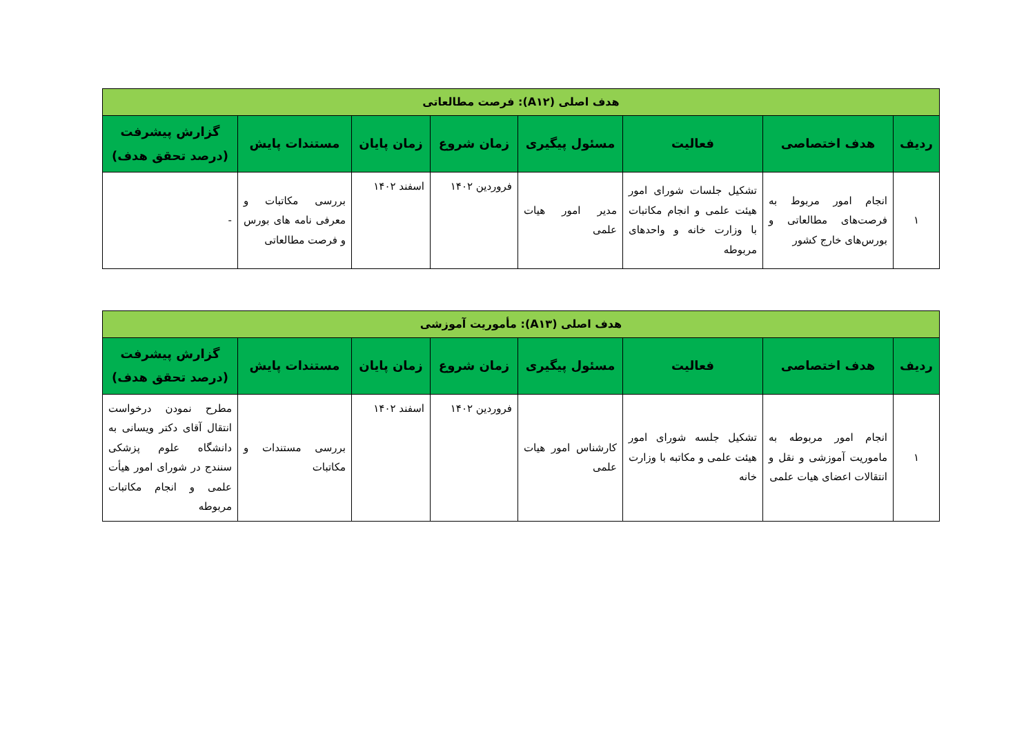| هدف اصلی (A۱۲): فرصت مطالعاتی | | | | | | | |
| ردیف | هدف اختصاصی | فعالیت | مسئول پیگیری | زمان شروع | زمان پایان | مستندات پایش | گزارش پیشرفت (درصد تحقق هدف) |
| ۱ | انجام امور مربوط به فرصت‌های مطالعاتی و بورس‌های خارج کشور | تشکیل جلسات شورای امور هیئت علمی و انجام مکاتبات با وزارت خانه و واحدهای مربوطه | مدیر امور هیات علمی | فروردین ۱۴۰۲ | اسفند ۱۴۰۲ | بررسی مکاتبات و معرفی نامه های بورس و فرصت مطالعاتی | - |
| هدف اصلی (A۱۳): مأموریت آموزشی | | | | | | | |
| ردیف | هدف اختصاصی | فعالیت | مسئول پیگیری | زمان شروع | زمان پایان | مستندات پایش | گزارش پیشرفت (درصد تحقق هدف) |
| ۱ | انجام امور مربوطه به ماموریت آموزشی و نقل و انتقالات اعضای هیات علمی | تشکیل جلسه شورای امور هیئت علمی و مکاتبه با وزارت خانه | کارشناس امور هیات علمی | فروردین ۱۴۰۲ | اسفند ۱۴۰۲ | بررسی مستندات و مکاتبات | مطرح نمودن درخواست انتقال آقای دکتر ویسانی به دانشگاه علوم پزشکی سنندج در شورای امور هیأت علمی و انجام مکاتبات مربوطه |